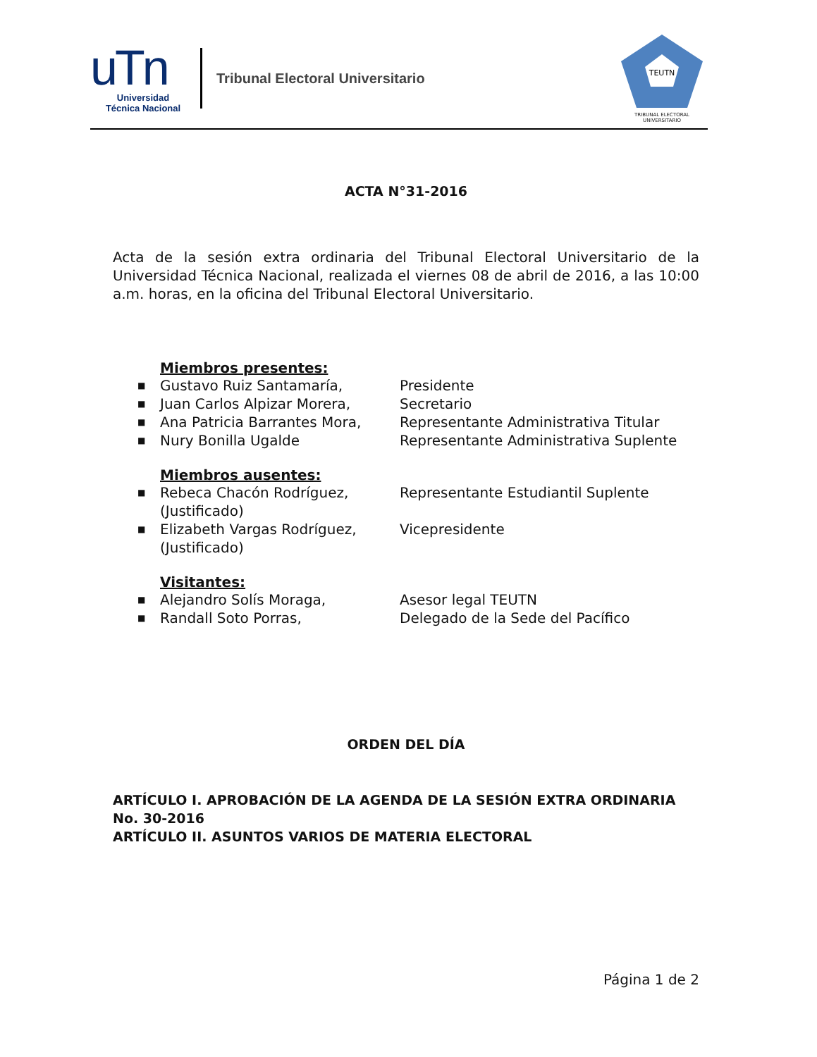uTn
Universidad
Técnica Nacional
Tribunal Electoral Universitario
TEUTN
TRIBUNAL ELECTORAL UNIVERSITARIO
ACTA N°31-2016
Acta de la sesión extra ordinaria del Tribunal Electoral Universitario de la Universidad Técnica Nacional, realizada el viernes 08 de abril de 2016, a las 10:00 a.m. horas, en la oficina del Tribunal Electoral Universitario.
Miembros presentes:
■ Gustavo Ruiz Santamaría, Presidente
■ Juan Carlos Alpizar Morera, Secretario
■ Ana Patricia Barrantes Mora, Representante Administrativa Titular
■ Nury Bonilla Ugalde Representante Administrativa Suplente
Miembros ausentes:
■ Rebeca Chacón Rodríguez, (Justificado) Representante Estudiantil Suplente
■ Elizabeth Vargas Rodríguez, (Justificado) Vicepresidente
Visitantes:
■ Alejandro Solís Moraga, Asesor legal TEUTN
■ Randall Soto Porras, Delegado de la Sede del Pacífico
ORDEN DEL DÍA
ARTÍCULO I. APROBACIÓN DE LA AGENDA DE LA SESIÓN EXTRA ORDINARIA No. 30-2016
ARTÍCULO II. ASUNTOS VARIOS DE MATERIA ELECTORAL
Página 1 de 2